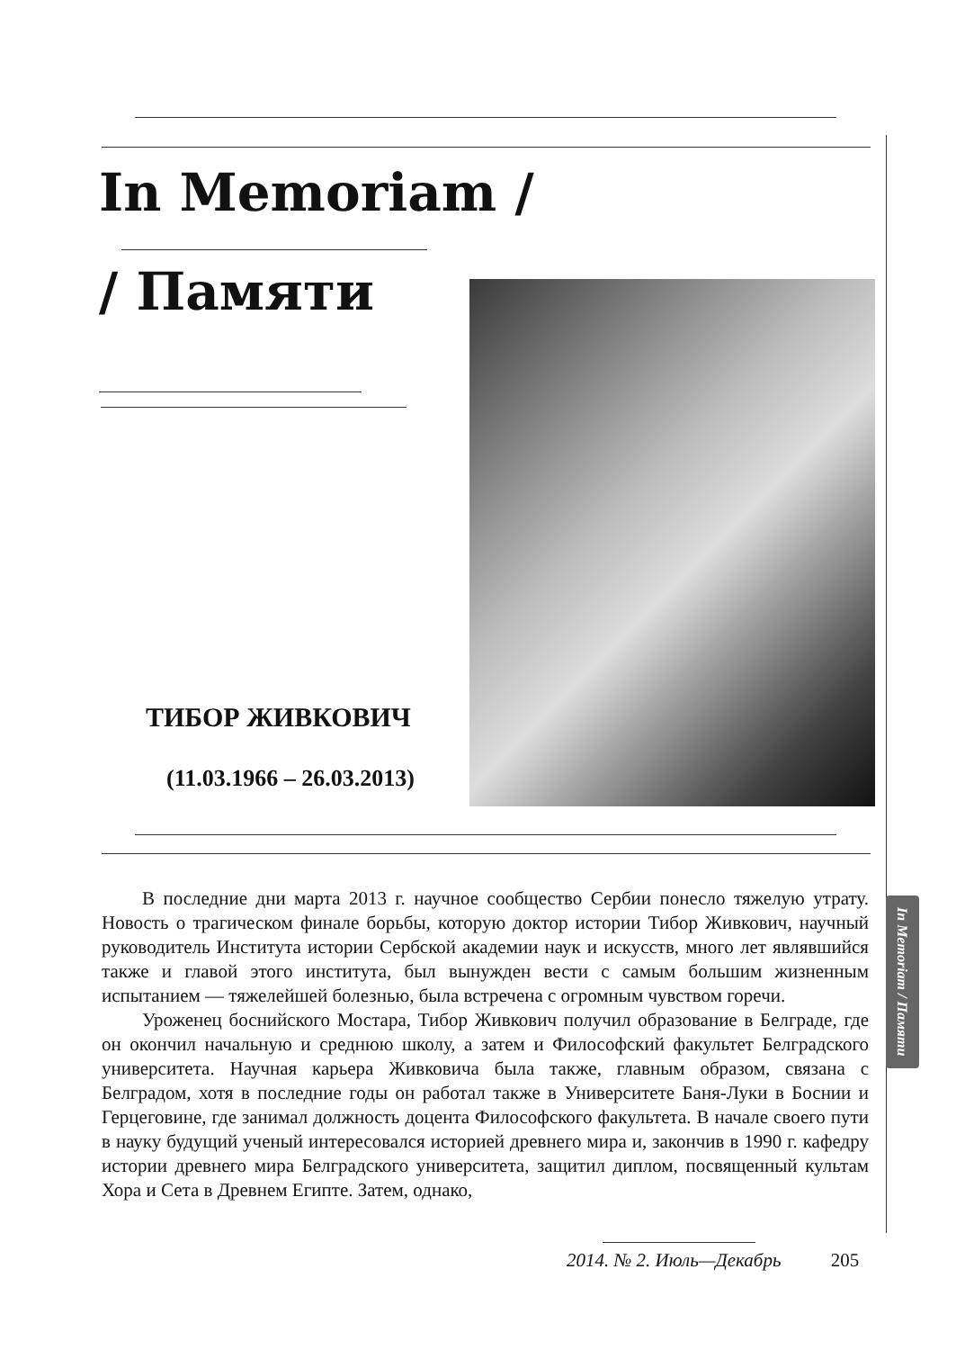In Memoriam /
/ Памяти
ТИБОР ЖИВКОВИЧ
(11.03.1966 – 26.03.2013)
В последние дни марта 2013 г. научное сообщество Сербии понесло тяжелую утрату. Новость о трагическом финале борьбы, которую доктор истории Тибор Живкович, научный руководитель Института истории Сербской академии наук и искусств, много лет являвшийся также и главой этого института, был вынужден вести с самым большим жизненным испытанием — тяжелейшей болезнью, была встречена с огромным чувством горечи.
Уроженец боснийского Мостара, Тибор Живкович получил образование в Белграде, где он окончил начальную и среднюю школу, а затем и Философский факультет Белградского университета. Научная карьера Живковича была также, главным образом, связана с Белградом, хотя в последние годы он работал также в Университете Баня-Луки в Боснии и Герцеговине, где занимал должность доцента Философского факультета. В начале своего пути в науку будущий ученый интересовался историей древнего мира и, закончив в 1990 г. кафедру истории древнего мира Белградского университета, защитил диплом, посвященный культам Хора и Сета в Древнем Египте. Затем, однако,
In Memoriam / Памяти
2014. № 2. Июль—Декабрь 205